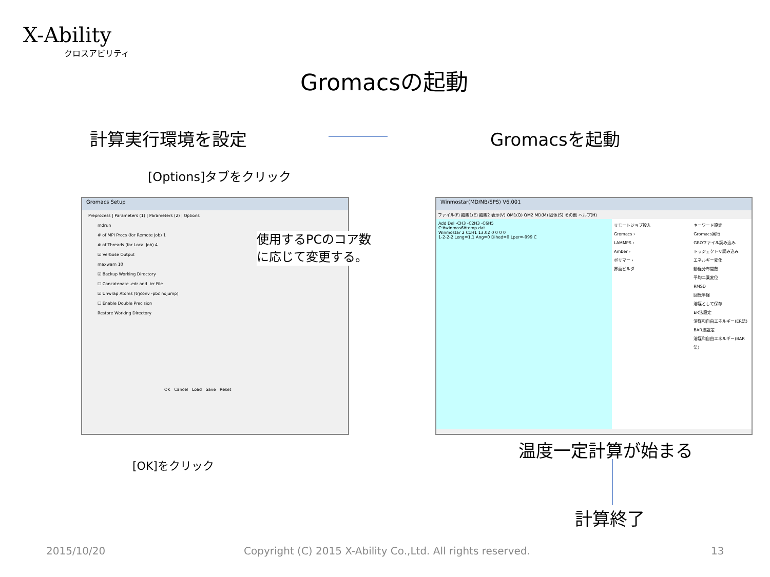X-Ability
クロスアビリティ
Gromacsの起動
計算実行環境を設定 Gromacsを起動
[Options]タブをクリック
Gromacs Setup
Preprocess | Parameters (1) | Parameters (2) | Options
mdrun
# of MPI Procs (for Remote Job) 1
# of Threads (for Local Job) 4
☑ Verbose Output
maxwarn 10
☑ Backup Working Directory
☐ Concatenate .edr and .trr File
☑ Unwrap Atoms (trjconv -pbc nojump)
☐ Enable Double Precision
Restore Working Directory
OK Cancel Load Save Reset
使用するPCのコア数
に応じて変更する。
[OK]をクリック
Winmostar(MD/NB/SPS) V6.001
ファイル(F) 編集1(E) 編集2 表示(V) QM1(Q) QM2 MD(M) 固体(S) その他 ヘルプ(H)
Add Del -CH3 -C2H3 -C6H5
C:¥winmos6¥temp.dat
Winmostar 2 C1H1 13.02 0 0 0 0
1-2-2-2 Leng=1.1 Ang=0 Dihed=0 Lper=-999 C
リモートジョブ投入
Gromacs ›
LAMMPS ›
Amber ›
ポリマー ›
界面ビルダ
キーワード設定
Gromacs実行
GROファイル読み込み
トラジェクトリ読み込み
エネルギー変化
動径分布関数
平均二乗変位
RMSD
回転半径
溶媒として保存
ER法設定
溶媒和自由エネルギー(ER法)
BAR法設定
溶媒和自由エネルギー(BAR法)
温度一定計算が始まる
計算終了
2015/10/20 Copyright (C) 2015 X-Ability Co.,Ltd. All rights reserved. 13